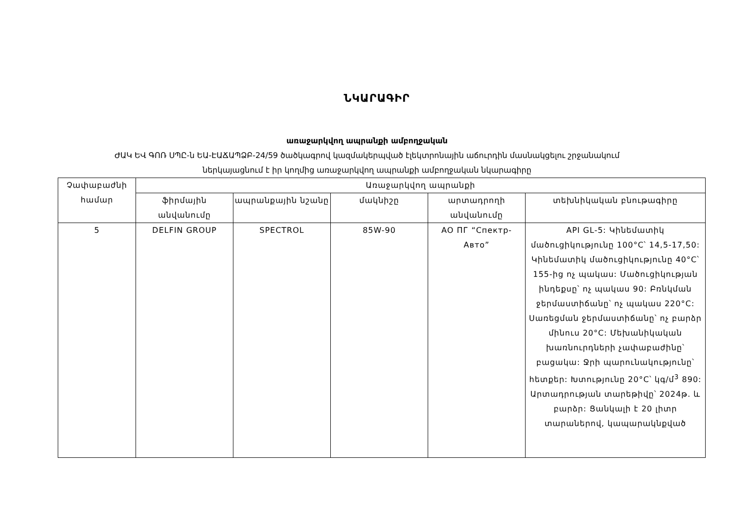ՆԿԱՐԱԳԻՐ
առաջարկվող ապրանքի ամբողջական
ԺԱԿ ԵՎ ԳՈՌ ՍՊԸ-ն ԵԱ-ԷԱՃԱՊՁԲ-24/59 ծածկագրով կազմակերպված էլեկտրոնային աճուրդին մասնակցելու շրջանակում
ներկայացնում է իր կողմից առաջարկվող ապրանքի ամբողջական նկարագիրը
| Չափաբաժնի համար | Առաջարկվող ապրանքի | | | | |
| --- | --- | --- | --- | --- | --- |
| | ֆիրմային անվանումը | ապրանքային նշանը | մակնիշը | արտադրողի անվանումը | տեխնիկական բնութագիրը |
| 5 | DELFIN GROUP | SPECTROL | 85W-90 | АО ПГ “Спектр-Авто” | API GL-5: Կինեմատիկ մածուցիկությունը 100°C՝ 14,5-17,50: Կինեմատիկ մածուցիկությունը 40°C՝ 155-ից ոչ պակաս: Մածուցիկության ինդեքսը՝ ոչ պակաս 90: Բռնկման ջերմաստիճանը՝ ոչ պակաս 220°C: Սառեցման ջերմաստիճանը՝ ոչ բարձր մինուս 20°C: Մեխանիկական խառնուրդների չափաբաժինը՝ բացակա: Ջրի պարունակությունը՝ հետքեր: Խտությունը 20°C՝ կգ/մ<sup>3</sup> 890: Արտադրության տարեթիվը՝ 2024թ. և բարձր: Ցանկալի է 20 լիտր տարաներով, կապարակնքված |